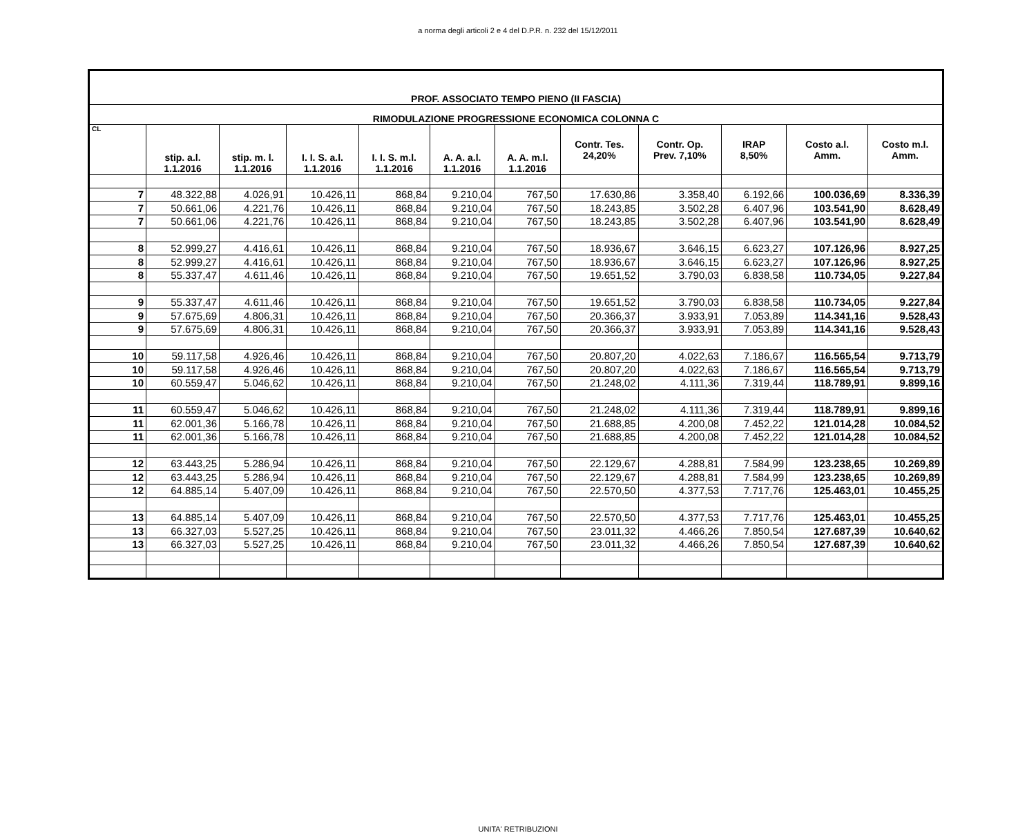a norma degli articoli 2 e 4 del D.P.R. n. 232 del 15/12/2011
| PROF. ASSOCIATO TEMPO PIENO (II FASCIA) | | | | | | | | | | | |
| RIMODULAZIONE PROGRESSIONE ECONOMICA COLONNA C | | | | | | | | | | | |
| CL | stip. a.l. 1.1.2016 | stip. m. l. 1.1.2016 | I. I. S. a.l. 1.1.2016 | I. I. S. m.l. 1.1.2016 | A. A. a.l. 1.1.2016 | A. A. m.l. 1.1.2016 | Contr. Tes. 24,20% | Contr. Op. Prev. 7,10% | IRAP 8,50% | Costo a.l. Amm. | Costo m.l. Amm. |
| 7 | 48.322,88 | 4.026,91 | 10.426,11 | 868,84 | 9.210,04 | 767,50 | 17.630,86 | 3.358,40 | 6.192,66 | 100.036,69 | 8.336,39 |
| 7 | 50.661,06 | 4.221,76 | 10.426,11 | 868,84 | 9.210,04 | 767,50 | 18.243,85 | 3.502,28 | 6.407,96 | 103.541,90 | 8.628,49 |
| 7 | 50.661,06 | 4.221,76 | 10.426,11 | 868,84 | 9.210,04 | 767,50 | 18.243,85 | 3.502,28 | 6.407,96 | 103.541,90 | 8.628,49 |
| 8 | 52.999,27 | 4.416,61 | 10.426,11 | 868,84 | 9.210,04 | 767,50 | 18.936,67 | 3.646,15 | 6.623,27 | 107.126,96 | 8.927,25 |
| 8 | 52.999,27 | 4.416,61 | 10.426,11 | 868,84 | 9.210,04 | 767,50 | 18.936,67 | 3.646,15 | 6.623,27 | 107.126,96 | 8.927,25 |
| 8 | 55.337,47 | 4.611,46 | 10.426,11 | 868,84 | 9.210,04 | 767,50 | 19.651,52 | 3.790,03 | 6.838,58 | 110.734,05 | 9.227,84 |
| 9 | 55.337,47 | 4.611,46 | 10.426,11 | 868,84 | 9.210,04 | 767,50 | 19.651,52 | 3.790,03 | 6.838,58 | 110.734,05 | 9.227,84 |
| 9 | 57.675,69 | 4.806,31 | 10.426,11 | 868,84 | 9.210,04 | 767,50 | 20.366,37 | 3.933,91 | 7.053,89 | 114.341,16 | 9.528,43 |
| 9 | 57.675,69 | 4.806,31 | 10.426,11 | 868,84 | 9.210,04 | 767,50 | 20.366,37 | 3.933,91 | 7.053,89 | 114.341,16 | 9.528,43 |
| 10 | 59.117,58 | 4.926,46 | 10.426,11 | 868,84 | 9.210,04 | 767,50 | 20.807,20 | 4.022,63 | 7.186,67 | 116.565,54 | 9.713,79 |
| 10 | 59.117,58 | 4.926,46 | 10.426,11 | 868,84 | 9.210,04 | 767,50 | 20.807,20 | 4.022,63 | 7.186,67 | 116.565,54 | 9.713,79 |
| 10 | 60.559,47 | 5.046,62 | 10.426,11 | 868,84 | 9.210,04 | 767,50 | 21.248,02 | 4.111,36 | 7.319,44 | 118.789,91 | 9.899,16 |
| 11 | 60.559,47 | 5.046,62 | 10.426,11 | 868,84 | 9.210,04 | 767,50 | 21.248,02 | 4.111,36 | 7.319,44 | 118.789,91 | 9.899,16 |
| 11 | 62.001,36 | 5.166,78 | 10.426,11 | 868,84 | 9.210,04 | 767,50 | 21.688,85 | 4.200,08 | 7.452,22 | 121.014,28 | 10.084,52 |
| 11 | 62.001,36 | 5.166,78 | 10.426,11 | 868,84 | 9.210,04 | 767,50 | 21.688,85 | 4.200,08 | 7.452,22 | 121.014,28 | 10.084,52 |
| 12 | 63.443,25 | 5.286,94 | 10.426,11 | 868,84 | 9.210,04 | 767,50 | 22.129,67 | 4.288,81 | 7.584,99 | 123.238,65 | 10.269,89 |
| 12 | 63.443,25 | 5.286,94 | 10.426,11 | 868,84 | 9.210,04 | 767,50 | 22.129,67 | 4.288,81 | 7.584,99 | 123.238,65 | 10.269,89 |
| 12 | 64.885,14 | 5.407,09 | 10.426,11 | 868,84 | 9.210,04 | 767,50 | 22.570,50 | 4.377,53 | 7.717,76 | 125.463,01 | 10.455,25 |
| 13 | 64.885,14 | 5.407,09 | 10.426,11 | 868,84 | 9.210,04 | 767,50 | 22.570,50 | 4.377,53 | 7.717,76 | 125.463,01 | 10.455,25 |
| 13 | 66.327,03 | 5.527,25 | 10.426,11 | 868,84 | 9.210,04 | 767,50 | 23.011,32 | 4.466,26 | 7.850,54 | 127.687,39 | 10.640,62 |
| 13 | 66.327,03 | 5.527,25 | 10.426,11 | 868,84 | 9.210,04 | 767,50 | 23.011,32 | 4.466,26 | 7.850,54 | 127.687,39 | 10.640,62 |
UNITA' RETRIBUZIONI